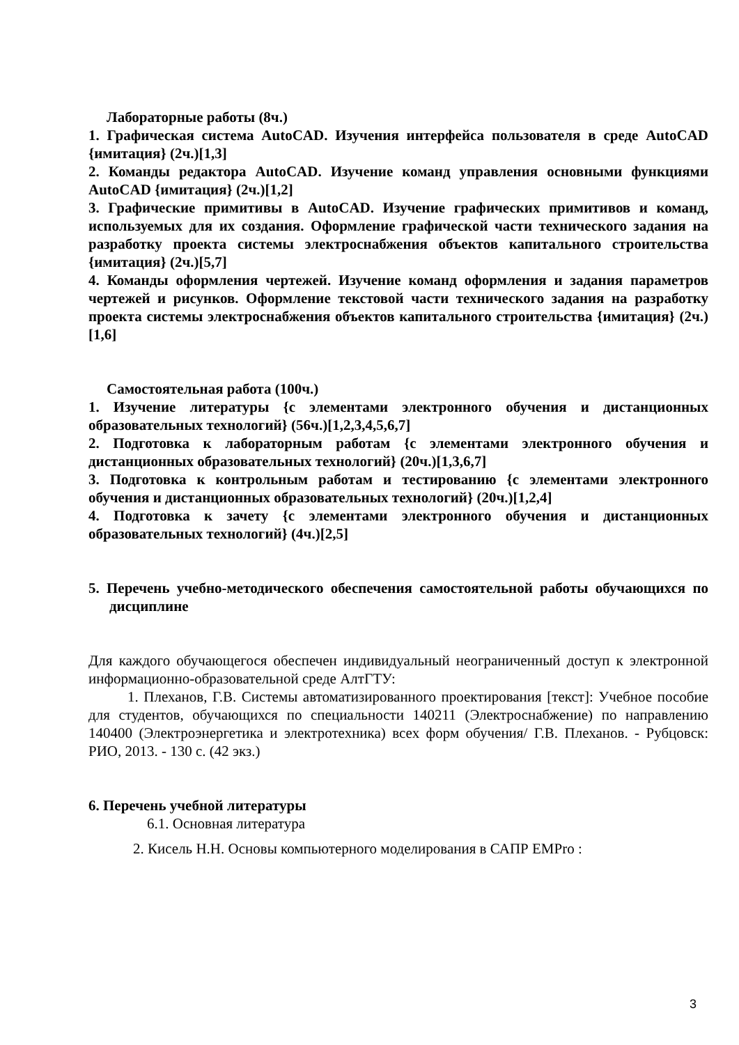Лабораторные работы (8ч.)
1. Графическая система AutoCAD. Изучения интерфейса пользователя в среде AutoCAD {имитация} (2ч.)[1,3]
2. Команды редактора AutoCAD. Изучение команд управления основными функциями AutoCAD {имитация} (2ч.)[1,2]
3. Графические примитивы в AutoCAD. Изучение графических примитивов и команд, используемых для их создания. Оформление графической части технического задания на разработку проекта системы электроснабжения объектов капитального строительства {имитация} (2ч.)[5,7]
4. Команды оформления чертежей. Изучение команд оформления и задания параметров чертежей и рисунков. Оформление текстовой части технического задания на разработку проекта системы электроснабжения объектов капитального строительства {имитация} (2ч.)[1,6]
Самостоятельная работа (100ч.)
1. Изучение литературы {с элементами электронного обучения и дистанционных образовательных технологий} (56ч.)[1,2,3,4,5,6,7]
2. Подготовка к лабораторным работам {с элементами электронного обучения и дистанционных образовательных технологий} (20ч.)[1,3,6,7]
3. Подготовка к контрольным работам и тестированию {с элементами электронного обучения и дистанционных образовательных технологий} (20ч.)[1,2,4]
4. Подготовка к зачету {с элементами электронного обучения и дистанционных образовательных технологий} (4ч.)[2,5]
5. Перечень учебно-методического обеспечения самостоятельной работы обучающихся по дисциплине
Для каждого обучающегося обеспечен индивидуальный неограниченный доступ к электронной информационно-образовательной среде АлтГТУ:
1. Плеханов, Г.В. Системы автоматизированного проектирования [текст]: Учебное пособие для студентов, обучающихся по специальности 140211 (Электроснабжение) по направлению 140400 (Электроэнергетика и электротехника) всех форм обучения/ Г.В. Плеханов. - Рубцовск: РИО, 2013. - 130 с. (42 экз.)
6. Перечень учебной литературы
6.1. Основная литература
2. Кисель Н.Н. Основы компьютерного моделирования в САПР EMPro :
3